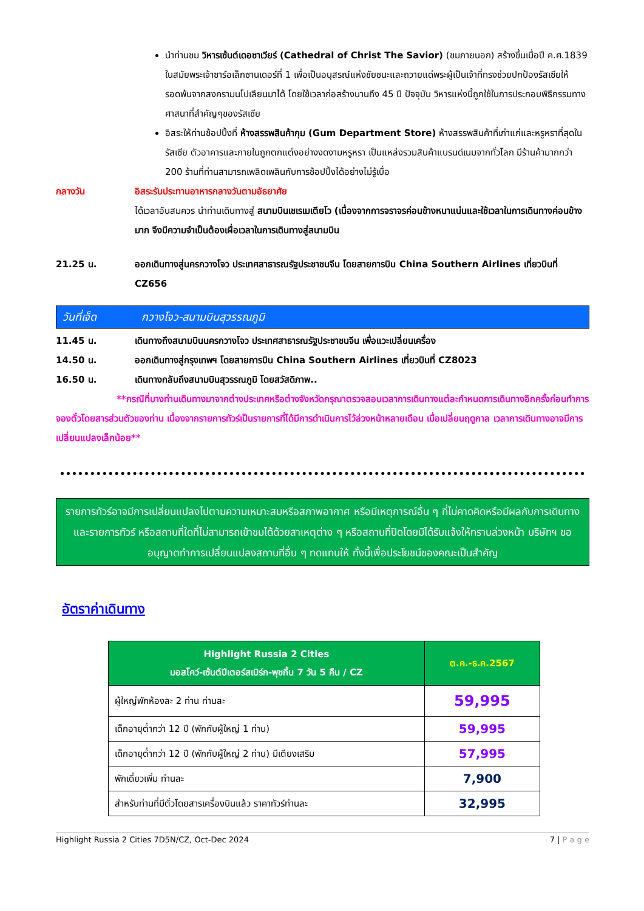นำท่านชม วิหารเซ้นต์เดอซาเวียร์ (Cathedral of Christ The Savior) (ชมภายนอก) สร้างขึ้นเมื่อปี ค.ศ.1839 ในสมัยพระเจ้าซาร์อเล็กซานเดอร์ที่ 1 เพื่อเป็นอนุสรณ์แห่งชัยชนะและถวายแด่พระผู้เป็นเจ้าที่ทรงช่วยปกป้องรัสเซียให้รอดพ้นจากสงครามนโปเลียนมาได้ โดยใช้เวลาก่อสร้างนานถึง 45 ปี ปัจจุบัน วิหารแห่งนี้ถูกใช้ในการประกอบพิธีกรรมทางศาสนาที่สำคัญๆของรัสเซีย
อิสระให้ท่านช้อปปิ้งที่ ห้างสรรพสินค้ากุม (Gum Department Store) ห้างสรรพสินค้าที่เก่าแก่และหรูหราที่สุดในรัสเซีย ตัวอาคารและภายในถูกตกแต่งอย่างงดงามหรูหรา เป็นแหล่งรวมสินค้าแบรนด์เนมจากทั่วโลก มีร้านค้ามากกว่า 200 ร้านที่ท่านสามารถเพลิดเพลินกับการช้อปปิ้งได้อย่างไม่รู้เบื่อ
กลางวัน อิสระรับประทานอาหารกลางวันตามอัธยาศัย
ได้เวลาอันสมควร นำท่านเดินทางสู่ สนามบินเชเรเมเตียโว (เนื่องจากการจราจรค่อนข้างหนาแน่นและใช้เวลาในการเดินทางค่อนข้างมาก จึงมีความจำเป็นต้องเผื่อเวลาในการเดินทางสู่สนามบิน
21.25 น. ออกเดินทางสู่นครกวางโจว ประเทศสาธารณรัฐประชาชนจีน โดยสายการบิน China Southern Airlines เที่ยวบินที่ CZ656
วันที่เจ็ด กวางโจว-สนามบินสุวรรณภูมิ
11.45 น. เดินทางถึงสนามบินนครกวางโจว ประเทศสาธารณรัฐประชาชนจีน เพื่อแวะเปลี่ยนเครื่อง
14.50 น. ออกเดินทางสู่กรุงเทพฯ โดยสายการบิน China Southern Airlines เที่ยวบินที่ CZ8023
16.50 น. เดินทางกลับถึงสนามบินสุวรรณภูมิ โดยสวัสดิภาพ..
**กรณีที่บางท่านเดินทางมาจากต่างประเทศหรือต่างจังหวัดกรุณาตรวจสอบเวลาการเดินทางแต่ละกำหนดการเดินทางอีกครั้งก่อนทำการจองตั๋วโดยสารส่วนตัวของท่าน เนื่องจากรายการทัวร์เป็นรายการที่ได้มีการดำเนินการไว้ล่วงหน้าหลายเดือน เมื่อเปลี่ยนฤดูกาล เวลาการเดินทางอาจมีการเปลี่ยนแปลงเล็กน้อย**
รายการทัวร์อาจมีการเปลี่ยนแปลงไปตามความเหมาะสมหรือสภาพอากาศ หรือมีเหตุการณ์อื่น ๆ ที่ไม่คาดคิดหรือมีผลกับการเดินทางและรายการทัวร์ หรือสถานที่ใดที่ไม่สามารถเข้าชมได้ด้วยสาเหตุต่าง ๆ หรือสถานที่ปิดโดยมิได้รับแจ้งให้ทราบล่วงหน้า บริษัทฯ ขออนุญาตทำการเปลี่ยนแปลงสถานที่อื่น ๆ ทดแทนให้ ทั้งนี้เพื่อประโยชน์ของคณะเป็นสำคัญ
อัตราค่าเดินทาง
| Highlight Russia 2 Cities มอสโคว์-เซ้นต์ปีเตอร์สเบิร์ก-พุชกิ้น 7 วัน 5 คืน / CZ | ต.ค.-ธ.ค.2567 |
| --- | --- |
| ผู้ใหญ่พักห้องละ 2 ท่าน ท่านละ | 59,995 |
| เด็กอายุต่ำกว่า 12 ปี (พักกับผู้ใหญ่ 1 ท่าน) | 59,995 |
| เด็กอายุต่ำกว่า 12 ปี (พักกับผู้ใหญ่ 2 ท่าน) มีเตียงเสริม | 57,995 |
| พักเดี่ยวเพิ่ม ท่านละ | 7,900 |
| สำหรับท่านที่มีตั๋วโดยสารเครื่องบินแล้ว ราคาทัวร์ท่านละ | 32,995 |
Highlight Russia 2 Cities 7D5N/CZ, Oct-Dec 2024 7 | P a g e